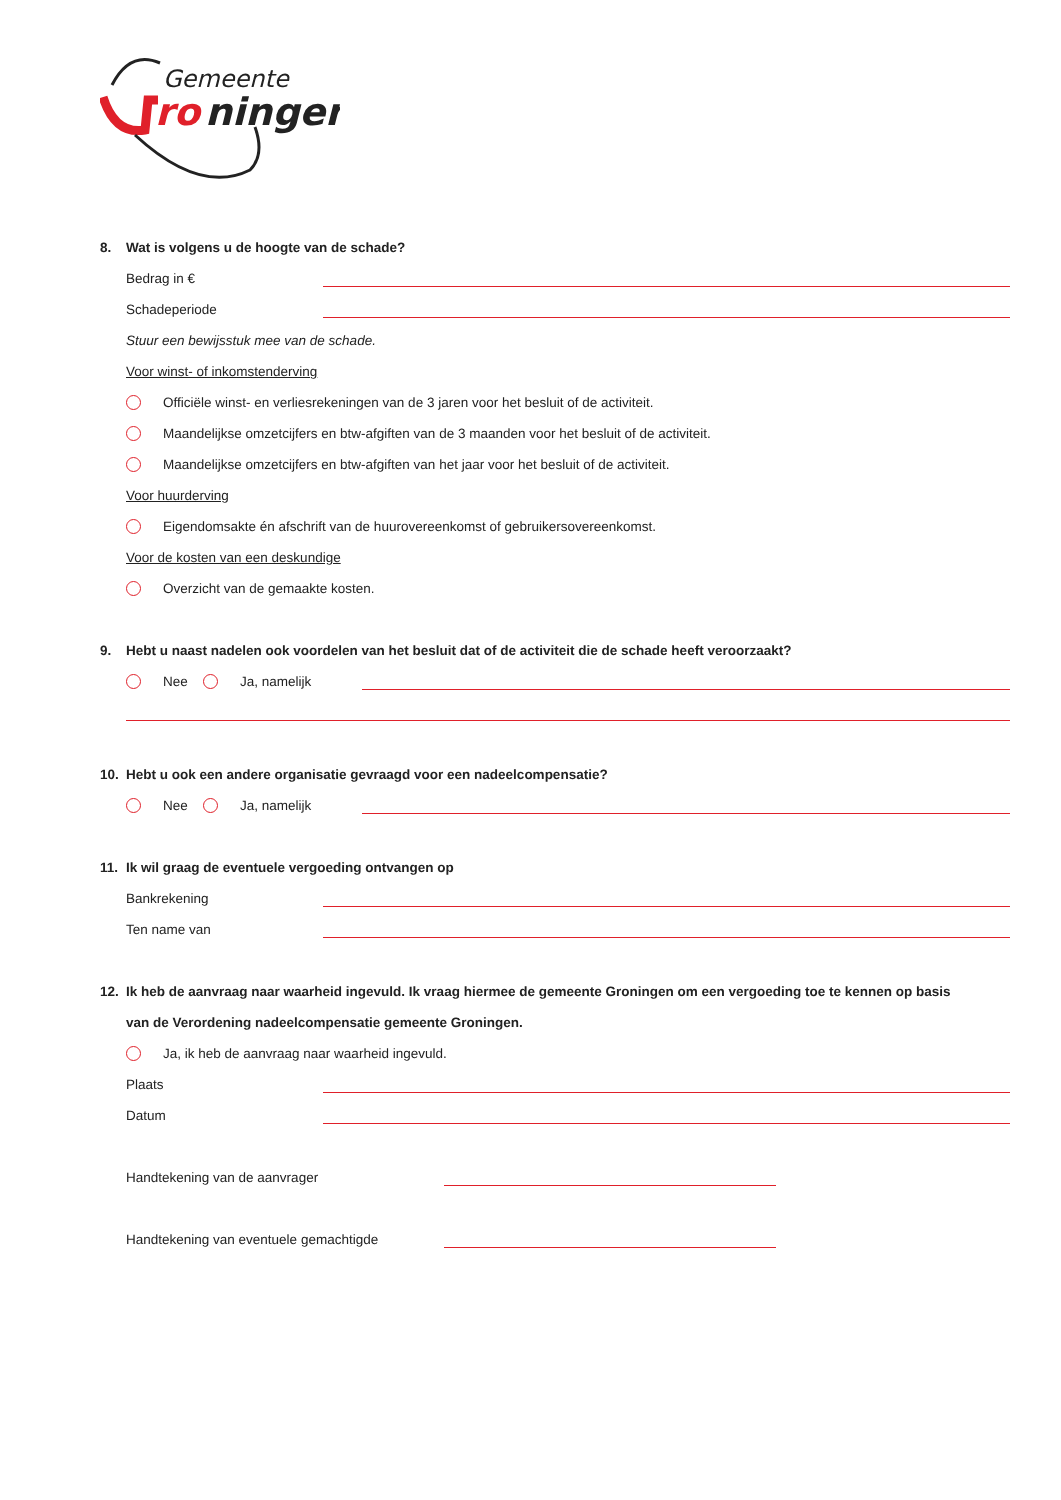Gemeente
ro
ningen
8. Wat is volgens u de hoogte van de schade?
Bedrag in €
Schadeperiode
Stuur een bewijsstuk mee van de schade.
Voor winst- of inkomstenderving
Officiële winst- en verliesrekeningen van de 3 jaren voor het besluit of de activiteit.
Maandelijkse omzetcijfers en btw-afgiften van de 3 maanden voor het besluit of de activiteit.
Maandelijkse omzetcijfers en btw-afgiften van het jaar voor het besluit of de activiteit.
Voor huurderving
Eigendomsakte én afschrift van de huurovereenkomst of gebruikersovereenkomst.
Voor de kosten van een deskundige
Overzicht van de gemaakte kosten.
9. Hebt u naast nadelen ook voordelen van het besluit dat of de activiteit die de schade heeft veroorzaakt?
Nee Ja, namelijk
10. Hebt u ook een andere organisatie gevraagd voor een nadeelcompensatie?
Nee Ja, namelijk
11. Ik wil graag de eventuele vergoeding ontvangen op
Bankrekening
Ten name van
12. Ik heb de aanvraag naar waarheid ingevuld. Ik vraag hiermee de gemeente Groningen om een vergoeding toe te kennen op basis
van de Verordening nadeelcompensatie gemeente Groningen.
Ja, ik heb de aanvraag naar waarheid ingevuld.
Plaats
Datum
Handtekening van de aanvrager
Handtekening van eventuele gemachtigde